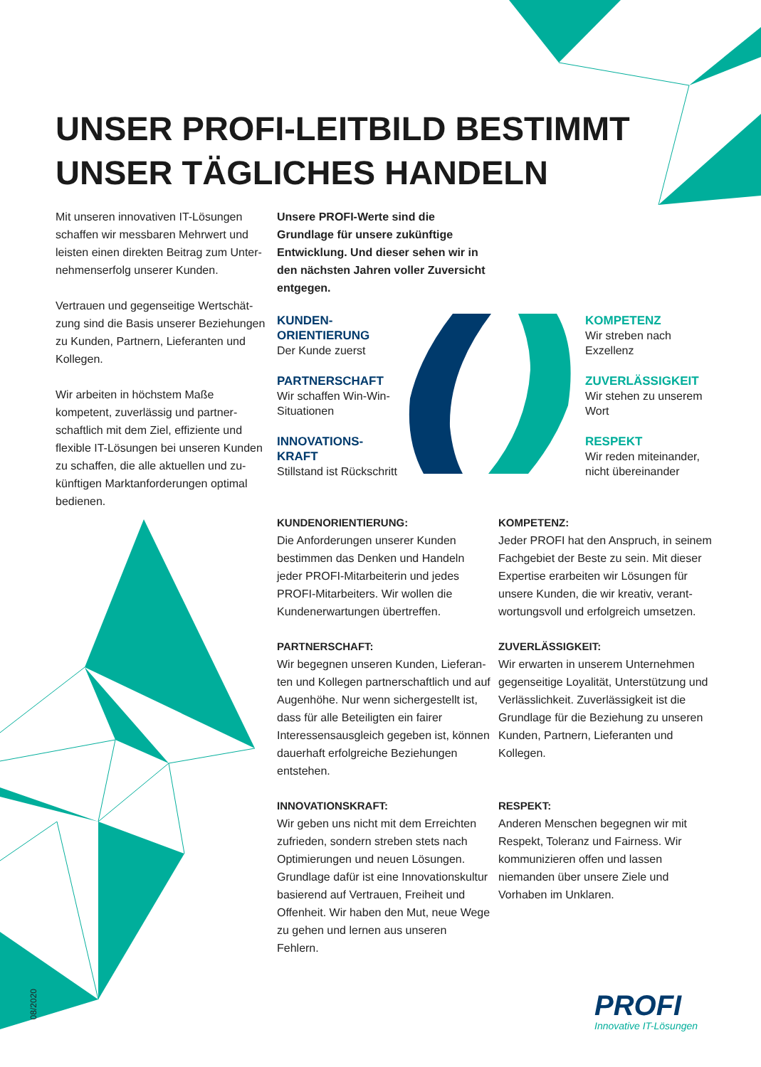UNSER PROFI-LEITBILD BESTIMMT
UNSER TÄGLICHES HANDELN
Mit unseren innovativen IT-Lösungen schaffen wir messbaren Mehrwert und leisten einen direkten Beitrag zum Unter­nehmenserfolg unserer Kunden.
Vertrauen und gegenseitige Wertschät­zung sind die Basis unserer Beziehungen zu Kunden, Partnern, Lieferanten und Kollegen.
Wir arbeiten in höchstem Maße kompetent, zuverlässig und partner­schaftlich mit dem Ziel, effiziente und flexible IT-Lösungen bei unseren Kunden zu schaffen, die alle aktuellen und zu­künftigen Marktanforderungen optimal bedienen.
Unsere PROFI-Werte sind die Grundlage für unsere zukünftige Entwicklung. Und dieser sehen wir in den nächsten Jahren voller Zuversicht entgegen.
KUNDEN-
ORIENTIERUNG
Der Kunde zuerst
PARTNERSCHAFT
Wir schaffen Win-Win-Situationen
INNOVATIONS-
KRAFT
Stillstand ist Rückschritt
KOMPETENZ
Wir streben nach Exzellenz
ZUVERLÄSSIGKEIT
Wir stehen zu unserem Wort
RESPEKT
Wir reden miteinander, nicht übereinander
KUNDENORIENTIERUNG:
Die Anforderungen unserer Kunden bestimmen das Denken und Handeln jeder PROFI-Mitarbeiterin und jedes PROFI-Mitarbeiters. Wir wollen die Kundenerwartungen übertreffen.
KOMPETENZ:
Jeder PROFI hat den Anspruch, in seinem Fachgebiet der Beste zu sein. Mit dieser Expertise erarbeiten wir Lösungen für unsere Kunden, die wir kreativ, verant­wortungsvoll und erfolgreich umsetzen.
PARTNERSCHAFT:
Wir begegnen unseren Kunden, Lieferan­ten und Kollegen partnerschaftlich und auf Augenhöhe. Nur wenn sichergestellt ist, dass für alle Beteiligten ein fairer Interessensausgleich gegeben ist, können dauerhaft erfolgreiche Beziehungen entstehen.
ZUVERLÄSSIGKEIT:
Wir erwarten in unserem Unternehmen gegenseitige Loyalität, Unterstützung und Verlässlichkeit. Zuverlässigkeit ist die Grundlage für die Beziehung zu unseren Kunden, Partnern, Lieferanten und Kollegen.
INNOVATIONSKRAFT:
Wir geben uns nicht mit dem Erreichten zufrieden, sondern streben stets nach Optimierungen und neuen Lösungen. Grundlage dafür ist eine Innovations­kultur basierend auf Vertrauen, Freiheit und Offenheit. Wir haben den Mut, neue Wege zu gehen und lernen aus unseren Fehlern.
RESPEKT:
Anderen Menschen begegnen wir mit Respekt, Toleranz und Fairness. Wir kommunizieren offen und lassen niemanden über unsere Ziele und Vorhaben im Unklaren.
08/2020
PROFI
Innovative IT-Lösungen